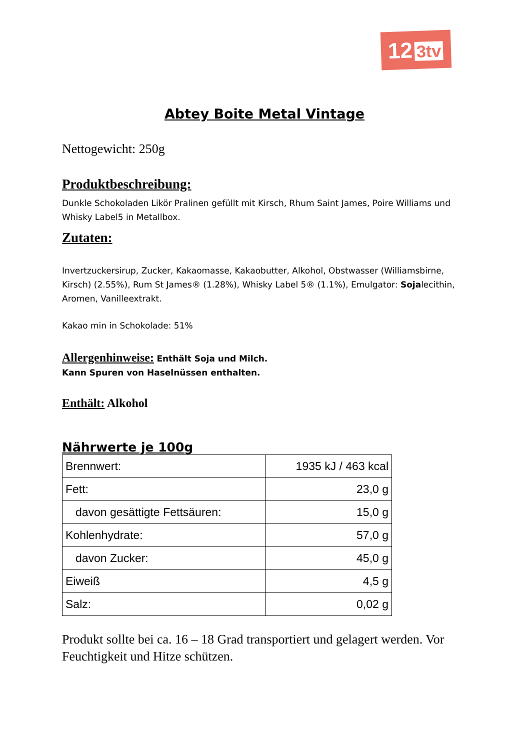12 3tv
Abtey Boite Metal Vintage
Nettogewicht: 250g
Produktbeschreibung:
Dunkle Schokoladen Likör Pralinen gefüllt mit Kirsch, Rhum Saint James, Poire Williams und Whisky Label5 in Metallbox.
Zutaten:
Invertzuckersirup, Zucker, Kakaomasse, Kakaobutter, Alkohol, Obstwasser (Williamsbirne, Kirsch) (2.55%), Rum St James® (1.28%), Whisky Label 5® (1.1%), Emulgator: Sojalecithin, Aromen, Vanilleextrakt.
Kakao min in Schokolade: 51%
Allergenhinweise: Enthält Soja und Milch.
Kann Spuren von Haselnüssen enthalten.
Enthält: Alkohol
Nährwerte je 100g
| Brennwert: | 1935 kJ / 463 kcal |
| Fett: | 23,0 g |
| davon gesättigte Fettsäuren: | 15,0 g |
| Kohlenhydrate: | 57,0 g |
| davon Zucker: | 45,0 g |
| Eiweiß | 4,5 g |
| Salz: | 0,02 g |
Produkt sollte bei ca. 16 – 18 Grad transportiert und gelagert werden. Vor Feuchtigkeit und Hitze schützen.